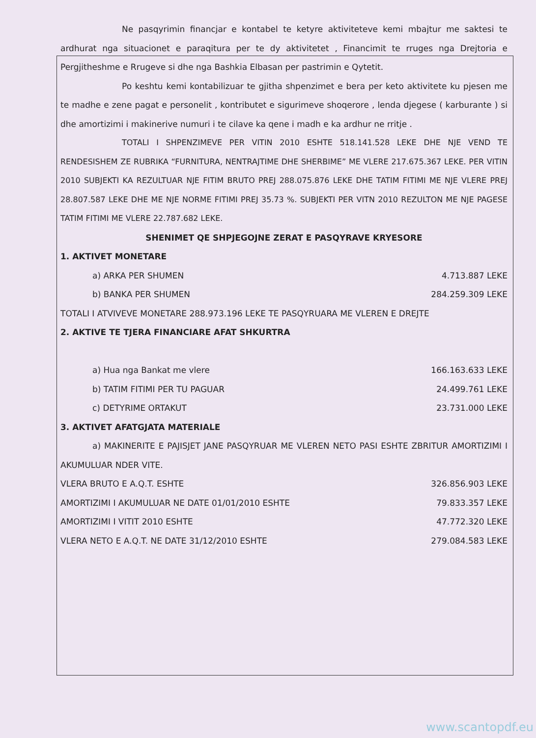Ne pasqyrimin financjar e kontabel te ketyre aktiviteteve kemi mbajtur me saktesi te ardhurat nga situacionet e paraqitura per te dy aktivitetet , Financimit te rruges nga Drejtoria e Pergjitheshme e Rrugeve si dhe nga Bashkia Elbasan per pastrimin e Qytetit.
Po keshtu kemi kontabilizuar te gjitha shpenzimet e bera per keto aktivitete ku pjesen me te madhe e zene pagat e personelit , kontributet e sigurimeve shoqerore , lenda djegese ( karburante ) si dhe amortizimi i makinerive numuri i te cilave ka qene i madh e ka ardhur ne rritje .
TOTALI I SHPENZIMEVE PER VITIN 2010 ESHTE 518.141.528 LEKE DHE NJE VEND TE RENDESISHEM ZE RUBRIKA “FURNITURA, NENTRAJTIME DHE SHERBIME” ME VLERE 217.675.367 LEKE. PER VITIN 2010 SUBJEKTI KA REZULTUAR NJE FITIM BRUTO PREJ 288.075.876 LEKE DHE TATIM FITIMI ME NJE VLERE PREJ 28.807.587 LEKE DHE ME NJE NORME FITIMI PREJ 35.73 %. SUBJEKTI PER VITN 2010 REZULTON ME NJE PAGESE TATIM FITIMI ME VLERE 22.787.682 LEKE.
SHENIMET QE SHPJEGOJNE ZERAT E PASQYRAVE KRYESORE
1. AKTIVET MONETARE
| a) ARKA PER SHUMEN | 4.713.887 LEKE |
| b) BANKA PER SHUMEN | 284.259.309 LEKE |
TOTALI I ATVIVEVE MONETARE 288.973.196 LEKE TE PASQYRUARA ME VLEREN E DREJTE
2. AKTIVE TE TJERA FINANCIARE AFAT SHKURTRA
| a) Hua nga Bankat me vlere | 166.163.633 LEKE |
| b) TATIM FITIMI PER TU PAGUAR | 24.499.761 LEKE |
| c) DETYRIME ORTAKUT | 23.731.000 LEKE |
3. AKTIVET AFATGJATA MATERIALE
a) MAKINERITE E PAJISJET JANE PASQYRUAR ME VLEREN NETO PASI ESHTE ZBRITUR AMORTIZIMI I AKUMULUAR NDER VITE.
| VLERA BRUTO E A.Q.T. ESHTE | 326.856.903 LEKE |
| AMORTIZIMI I AKUMULUAR NE DATE 01/01/2010 ESHTE | 79.833.357 LEKE |
| AMORTIZIMI I VITIT 2010 ESHTE | 47.772.320 LEKE |
| VLERA NETO E A.Q.T. NE DATE 31/12/2010 ESHTE | 279.084.583 LEKE |
www.scantopdf.eu